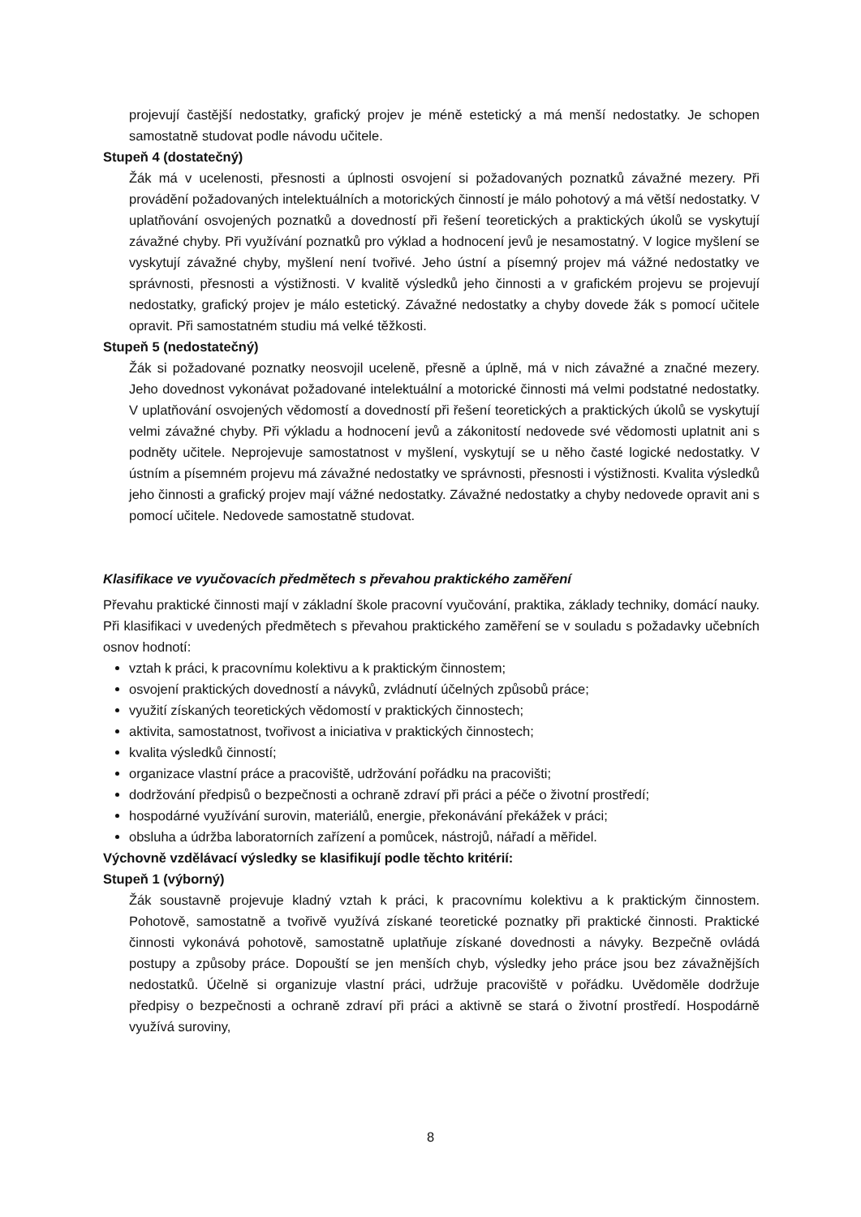projevují častější nedostatky, grafický projev je méně estetický a má menší nedostatky. Je schopen samostatně studovat podle návodu učitele.
Stupeň 4 (dostatečný)
Žák má v ucelenosti, přesnosti a úplnosti osvojení si požadovaných poznatků závažné mezery. Při provádění požadovaných intelektuálních a motorických činností je málo pohotový a má větší nedostatky. V uplatňování osvojených poznatků a dovedností při řešení teoretických a praktických úkolů se vyskytují závažné chyby. Při využívání poznatků pro výklad a hodnocení jevů je nesamostatný. V logice myšlení se vyskytují závažné chyby, myšlení není tvořivé. Jeho ústní a písemný projev má vážné nedostatky ve správnosti, přesnosti a výstižnosti. V kvalitě výsledků jeho činnosti a v grafickém projevu se projevují nedostatky, grafický projev je málo estetický. Závažné nedostatky a chyby dovede žák s pomocí učitele opravit. Při samostatném studiu má velké těžkosti.
Stupeň 5 (nedostatečný)
Žák si požadované poznatky neosvojil uceleně, přesně a úplně, má v nich závažné a značné mezery. Jeho dovednost vykonávat požadované intelektuální a motorické činnosti má velmi podstatné nedostatky. V uplatňování osvojených vědomostí a dovedností při řešení teoretických a praktických úkolů se vyskytují velmi závažné chyby. Při výkladu a hodnocení jevů a zákonitostí nedovede své vědomosti uplatnit ani s podněty učitele. Neprojevuje samostatnost v myšlení, vyskytují se u něho časté logické nedostatky. V ústním a písemném projevu má závažné nedostatky ve správnosti, přesnosti i výstižnosti. Kvalita výsledků jeho činnosti a grafický projev mají vážné nedostatky. Závažné nedostatky a chyby nedovede opravit ani s pomocí učitele. Nedovede samostatně studovat.
Klasifikace ve vyučovacích předmětech s převahou praktického zaměření
Převahu praktické činnosti mají v základní škole pracovní vyučování, praktika, základy techniky, domácí nauky. Při klasifikaci v uvedených předmětech s převahou praktického zaměření se v souladu s požadavky učebních osnov hodnotí:
vztah k práci, k pracovnímu kolektivu a k praktickým činnostem;
osvojení praktických dovedností a návyků, zvládnutí účelných způsobů práce;
využití získaných teoretických vědomostí v praktických činnostech;
aktivita, samostatnost, tvořivost a iniciativa v praktických činnostech;
kvalita výsledků činností;
organizace vlastní práce a pracoviště, udržování pořádku na pracovišti;
dodržování předpisů o bezpečnosti a ochraně zdraví při práci a péče o životní prostředí;
hospodárné využívání surovin, materiálů, energie, překonávání překážek v práci;
obsluha a údržba laboratorních zařízení a pomůcek, nástrojů, nářadí a měřidel.
Výchovně vzdělávací výsledky se klasifikují podle těchto kritérií:
Stupeň 1 (výborný)
Žák soustavně projevuje kladný vztah k práci, k pracovnímu kolektivu a k praktickým činnostem. Pohotově, samostatně a tvořivě využívá získané teoretické poznatky při praktické činnosti. Praktické činnosti vykonává pohotově, samostatně uplatňuje získané dovednosti a návyky. Bezpečně ovládá postupy a způsoby práce. Dopouští se jen menších chyb, výsledky jeho práce jsou bez závažnějších nedostatků. Účelně si organizuje vlastní práci, udržuje pracoviště v pořádku. Uvědoměle dodržuje předpisy o bezpečnosti a ochraně zdraví při práci a aktivně se stará o životní prostředí. Hospodárně využívá suroviny,
8